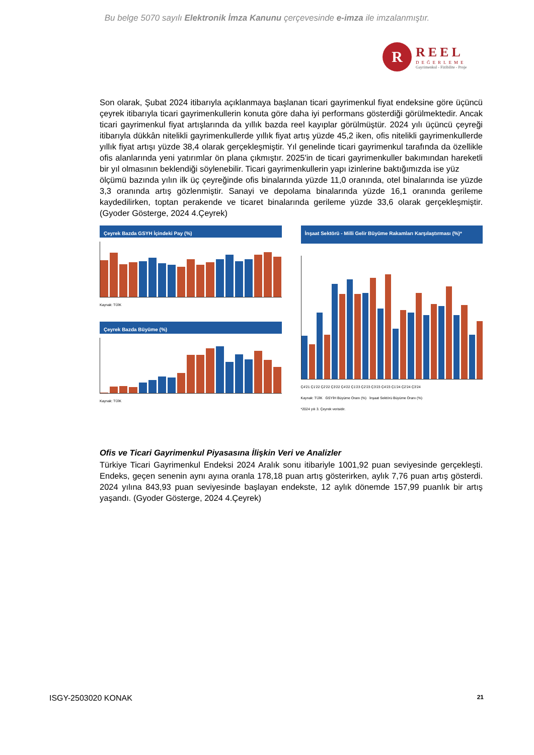Bu belge 5070 sayılı Elektronik İmza Kanunu çerçevesinde e-imza ile imzalanmıştır.
R
REEL
DEĞERLEME
Gayrimenkul - Fizibilite - Proje
Son olarak, Şubat 2024 itibarıyla açıklanmaya başlanan ticari gayrimenkul fiyat endeksine göre üçüncü çeyrek itibarıyla ticari gayrimenkullerin konuta göre daha iyi performans gösterdiği görülmektedir. Ancak ticari gayrimenkul fiyat artışlarında da yıllık bazda reel kayıplar görülmüştür. 2024 yılı üçüncü çeyreği itibarıyla dükkân nitelikli gayrimenkullerde yıllık fiyat artış yüzde 45,2 iken, ofis nitelikli gayrimenkullerde yıllık fiyat artışı yüzde 38,4 olarak gerçekleşmiştir. Yıl genelinde ticari gayrimenkul tarafında da özellikle ofis alanlarında yeni yatırımlar ön plana çıkmıştır. 2025'in de ticari gayrimenkuller bakımından hareketli bir yıl olmasının beklendiği söylenebilir. Ticari gayrimenkullerin yapı izinlerine baktığımızda ise yüz
ölçümü bazında yılın ilk üç çeyreğinde ofis binalarında yüzde 11,0 oranında, otel binalarında ise yüzde 3,3 oranında artış gözlenmiştir. Sanayi ve depolama binalarında yüzde 16,1 oranında gerileme kaydedilirken, toptan perakende ve ticaret binalarında gerileme yüzde 33,6 olarak gerçekleşmiştir. (Gyoder Gösterge, 2024 4.Çeyrek)
Çeyrek Bazda GSYH İçindeki Pay (%)
Kaynak: TÜİK
Çeyrek Bazda Büyüme (%)
Kaynak: TÜİK
İnşaat Sektörü - Milli Gelir Büyüme Rakamları Karşılaştırması (%)*
Ç4'21 Ç1'22 Ç2'22 Ç3'22 Ç4'22 Ç1'23 Ç2'23 Ç3'23 Ç4'23 Ç1'24 Ç2'24 Ç3'24
Kaynak: TÜİK GSYİH Büyüme Oranı (%) İnşaat Sektörü Büyüme Oranı (%)
*2024 yılı 3. Çeyrek verisidir.
Ofis ve Ticari Gayrimenkul Piyasasına İlişkin Veri ve Analizler
Türkiye Ticari Gayrimenkul Endeksi 2024 Aralık sonu itibariyle 1001,92 puan seviyesinde gerçekleşti. Endeks, geçen senenin aynı ayına oranla 178,18 puan artış gösterirken, aylık 7,76 puan artış gösterdi. 2024 yılına 843,93 puan seviyesinde başlayan endekste, 12 aylık dönemde 157,99 puanlık bir artış yaşandı. (Gyoder Gösterge, 2024 4.Çeyrek)
ISGY-2503020 KONAK 21